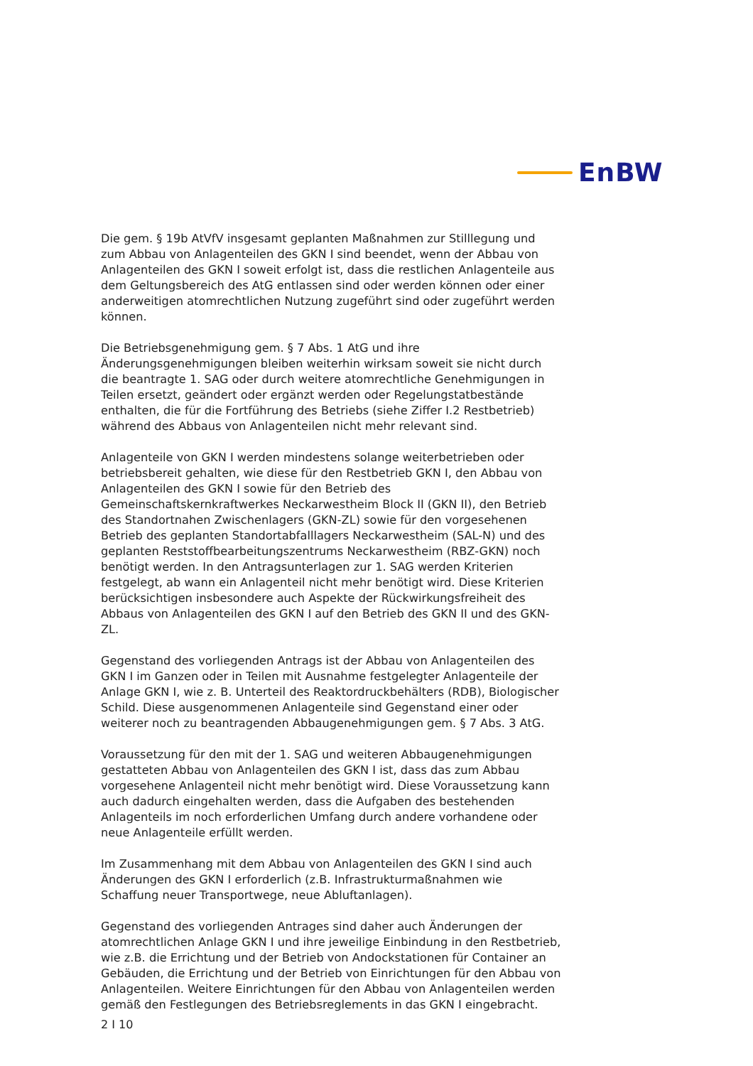EnBW
Die gem. § 19b AtVfV insgesamt geplanten Maßnahmen zur Stilllegung und zum Abbau von Anlagenteilen des GKN I sind beendet, wenn der Abbau von Anlagenteilen des GKN I soweit erfolgt ist, dass die restlichen Anlagenteile aus dem Geltungsbereich des AtG entlassen sind oder werden können oder einer anderweitigen atomrechtlichen Nutzung zugeführt sind oder zugeführt werden können.
Die Betriebsgenehmigung gem. § 7 Abs. 1 AtG und ihre Änderungsgenehmigungen bleiben weiterhin wirksam soweit sie nicht durch die beantragte 1. SAG oder durch weitere atomrechtliche Genehmigungen in Teilen ersetzt, geändert oder ergänzt werden oder Regelungstatbestände enthalten, die für die Fortführung des Betriebs (siehe Ziffer I.2 Restbetrieb) während des Abbaus von Anlagenteilen nicht mehr relevant sind.
Anlagenteile von GKN I werden mindestens solange weiterbetrieben oder betriebsbereit gehalten, wie diese für den Restbetrieb GKN I, den Abbau von Anlagenteilen des GKN I sowie für den Betrieb des Gemeinschaftskernkraftwerkes Neckarwestheim Block II (GKN II), den Betrieb des Standortnahen Zwischenlagers (GKN-ZL) sowie für den vorgesehenen Betrieb des geplanten Standortabfalllagers Neckarwestheim (SAL-N) und des geplanten Reststoffbearbeitungszentrums Neckarwestheim (RBZ-GKN) noch benötigt werden. In den Antragsunterlagen zur 1. SAG werden Kriterien festgelegt, ab wann ein Anlagenteil nicht mehr benötigt wird. Diese Kriterien berücksichtigen insbesondere auch Aspekte der Rückwirkungsfreiheit des Abbaus von Anlagenteilen des GKN I auf den Betrieb des GKN II und des GKN-ZL.
Gegenstand des vorliegenden Antrags ist der Abbau von Anlagenteilen des GKN I im Ganzen oder in Teilen mit Ausnahme festgelegter Anlagenteile der Anlage GKN I, wie z. B. Unterteil des Reaktordruckbehälters (RDB), Biologischer Schild. Diese ausgenommenen Anlagenteile sind Gegenstand einer oder weiterer noch zu beantragenden Abbaugenehmigungen gem. § 7 Abs. 3 AtG.
Voraussetzung für den mit der 1. SAG und weiteren Abbaugenehmigungen gestatteten Abbau von Anlagenteilen des GKN I ist, dass das zum Abbau vorgesehene Anlagenteil nicht mehr benötigt wird. Diese Voraussetzung kann auch dadurch eingehalten werden, dass die Aufgaben des bestehenden Anlagenteils im noch erforderlichen Umfang durch andere vorhandene oder neue Anlagenteile erfüllt werden.
Im Zusammenhang mit dem Abbau von Anlagenteilen des GKN I sind auch Änderungen des GKN I erforderlich (z.B. Infrastrukturmaßnahmen wie Schaffung neuer Transportwege, neue Abluftanlagen).
Gegenstand des vorliegenden Antrages sind daher auch Änderungen der atomrechtlichen Anlage GKN I und ihre jeweilige Einbindung in den Restbetrieb, wie z.B. die Errichtung und der Betrieb von Andockstationen für Container an Gebäuden, die Errichtung und der Betrieb von Einrichtungen für den Abbau von Anlagenteilen. Weitere Einrichtungen für den Abbau von Anlagenteilen werden gemäß den Festlegungen des Betriebsreglements in das GKN I eingebracht.
2 I 10